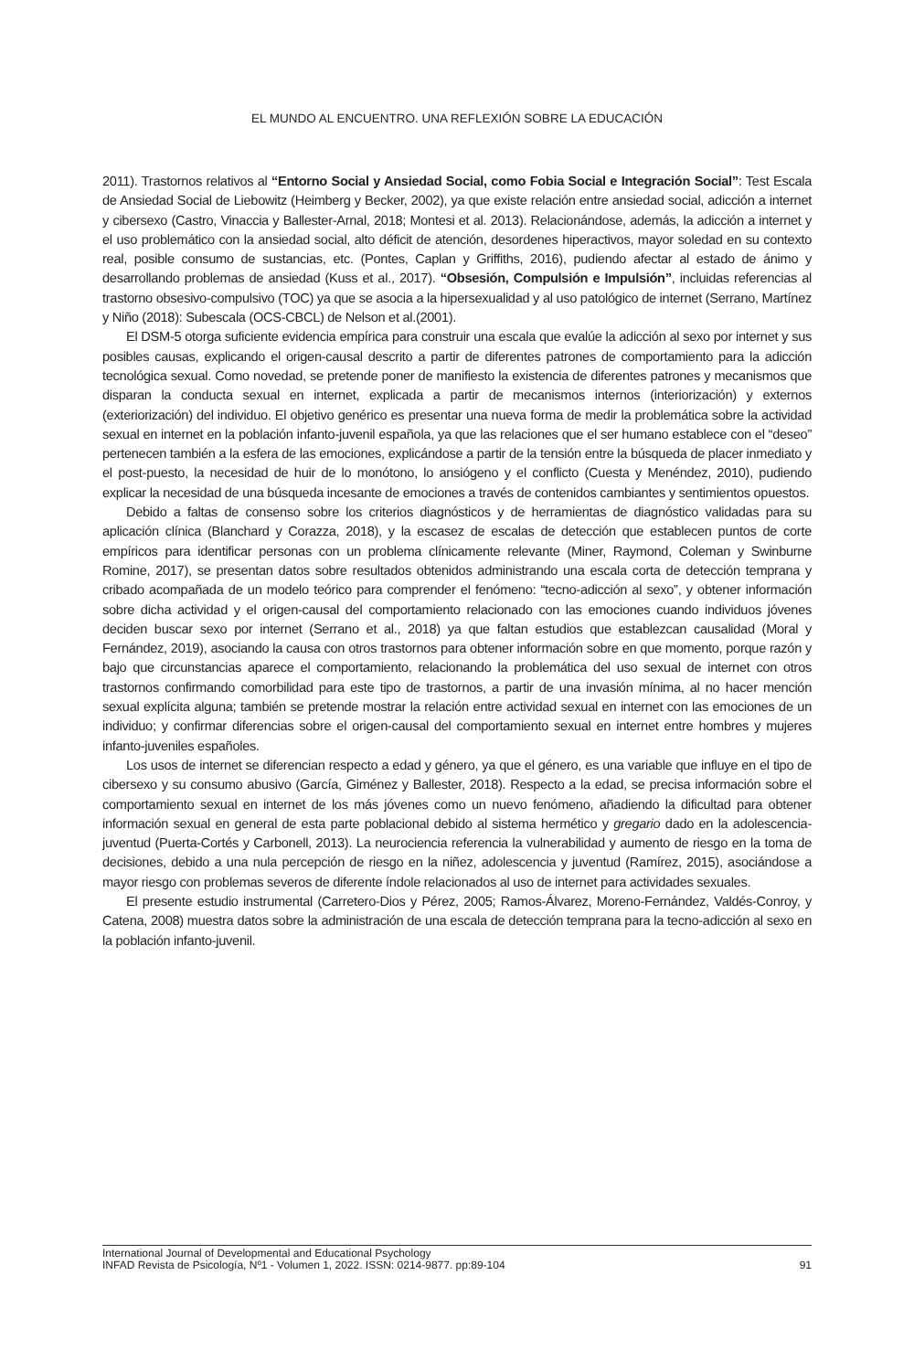EL MUNDO AL ENCUENTRO. UNA REFLEXIÓN SOBRE LA EDUCACIÓN
2011). Trastornos relativos al “Entorno Social y Ansiedad Social, como Fobia Social e Integración Social”: Test Escala de Ansiedad Social de Liebowitz (Heimberg y Becker, 2002), ya que existe relación entre ansiedad social, adicción a internet y cibersexo (Castro, Vinaccia y Ballester-Arnal, 2018; Montesi et al. 2013). Relacionándose, además, la adicción a internet y el uso problemático con la ansiedad social, alto déficit de atención, desordenes hiperactivos, mayor soledad en su contexto real, posible consumo de sustancias, etc. (Pontes, Caplan y Griffiths, 2016), pudiendo afectar al estado de ánimo y desarrollando problemas de ansiedad (Kuss et al., 2017). “Obsesión, Compulsión e Impulsión”, incluidas referencias al trastorno obsesivo-compulsivo (TOC) ya que se asocia a la hipersexualidad y al uso patológico de internet (Serrano, Martínez y Niño (2018): Subescala (OCS-CBCL) de Nelson et al.(2001).
El DSM-5 otorga suficiente evidencia empírica para construir una escala que evalúe la adicción al sexo por internet y sus posibles causas, explicando el origen-causal descrito a partir de diferentes patrones de comportamiento para la adicción tecnológica sexual. Como novedad, se pretende poner de manifiesto la existencia de diferentes patrones y mecanismos que disparan la conducta sexual en internet, explicada a partir de mecanismos internos (interiorización) y externos (exteriorización) del individuo. El objetivo genérico es presentar una nueva forma de medir la problemática sobre la actividad sexual en internet en la población infanto-juvenil española, ya que las relaciones que el ser humano establece con el “deseo” pertenecen también a la esfera de las emociones, explicándose a partir de la tensión entre la búsqueda de placer inmediato y el post-puesto, la necesidad de huir de lo monótono, lo ansiógeno y el conflicto (Cuesta y Menéndez, 2010), pudiendo explicar la necesidad de una búsqueda incesante de emociones a través de contenidos cambiantes y sentimientos opuestos.
Debido a faltas de consenso sobre los criterios diagnósticos y de herramientas de diagnóstico validadas para su aplicación clínica (Blanchard y Corazza, 2018), y la escasez de escalas de detección que establecen puntos de corte empíricos para identificar personas con un problema clínicamente relevante (Miner, Raymond, Coleman y Swinburne Romine, 2017), se presentan datos sobre resultados obtenidos administrando una escala corta de detección temprana y cribado acompañada de un modelo teórico para comprender el fenómeno: “tecno-adicción al sexo”, y obtener información sobre dicha actividad y el origen-causal del comportamiento relacionado con las emociones cuando individuos jóvenes deciden buscar sexo por internet (Serrano et al., 2018) ya que faltan estudios que establezcan causalidad (Moral y Fernández, 2019), asociando la causa con otros trastornos para obtener información sobre en que momento, porque razón y bajo que circunstancias aparece el comportamiento, relacionando la problemática del uso sexual de internet con otros trastornos confirmando comorbilidad para este tipo de trastornos, a partir de una invasión mínima, al no hacer mención sexual explícita alguna; también se pretende mostrar la relación entre actividad sexual en internet con las emociones de un individuo; y confirmar diferencias sobre el origen-causal del comportamiento sexual en internet entre hombres y mujeres infanto-juveniles españoles.
Los usos de internet se diferencian respecto a edad y género, ya que el género, es una variable que influye en el tipo de cibersexo y su consumo abusivo (García, Giménez y Ballester, 2018). Respecto a la edad, se precisa información sobre el comportamiento sexual en internet de los más jóvenes como un nuevo fenómeno, añadiendo la dificultad para obtener información sexual en general de esta parte poblacional debido al sistema hermético y gregario dado en la adolescencia-juventud (Puerta-Cortés y Carbonell, 2013). La neurociencia referencia la vulnerabilidad y aumento de riesgo en la toma de decisiones, debido a una nula percepción de riesgo en la niñez, adolescencia y juventud (Ramírez, 2015), asociándose a mayor riesgo con problemas severos de diferente índole relacionados al uso de internet para actividades sexuales.
El presente estudio instrumental (Carretero-Dios y Pérez, 2005; Ramos-Álvarez, Moreno-Fernández, Valdés-Conroy, y Catena, 2008) muestra datos sobre la administración de una escala de detección temprana para la tecno-adicción al sexo en la población infanto-juvenil.
91 International Journal of Developmental and Educational Psychology
INFAD Revista de Psicología, Nº1 - Volumen 1, 2022. ISSN: 0214-9877. pp:89-104